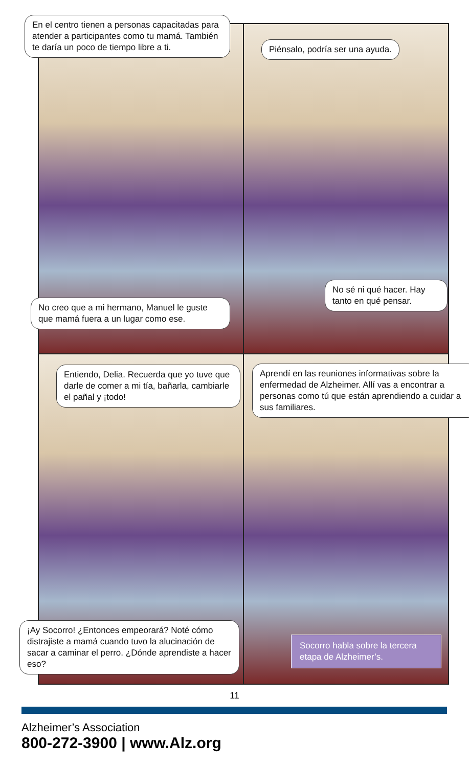En el centro tienen a personas capacitadas para atender a participantes como tu mamá. También te daría un poco de tiempo libre a ti.
No creo que a mi hermano, Manuel le guste que mamá fuera a un lugar como ese.
Piénsalo, podría ser una ayuda.
No sé ni qué hacer. Hay tanto en qué pensar.
Entiendo, Delia. Recuerda que yo tuve que darle de comer a mi tía, bañarla, cambiarle el pañal y ¡todo!
¡Ay Socorro! ¿Entonces empeorará? Noté cómo distrajiste a mamá cuando tuvo la alucinación de sacar a caminar el perro. ¿Dónde aprendiste a hacer eso?
Aprendí en las reuniones informativas sobre la enfermedad de Alzheimer. Allí vas a encontrar a personas como tú que están aprendiendo a cuidar a sus familiares.
Socorro habla sobre la tercera etapa de Alzheimer’s.
11
Alzheimer’s Association
800-272-3900 | www.Alz.org